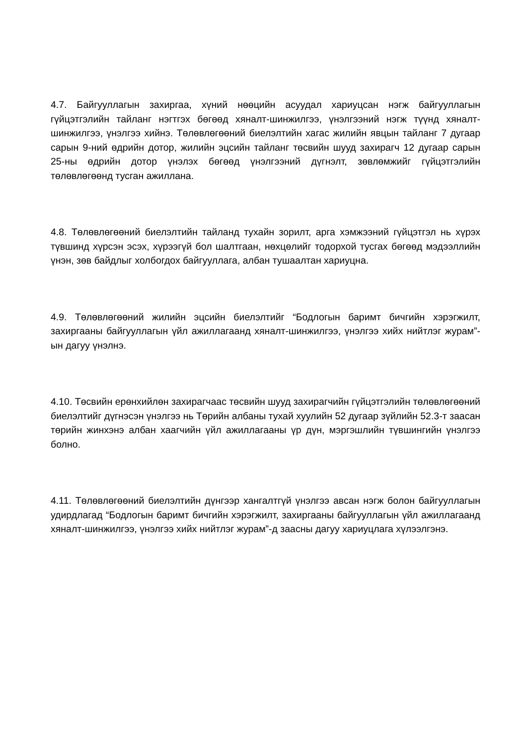4.7. Байгууллагын захиргаа, хүний нөөцийн асуудал хариуцсан нэгж байгууллагын гүйцэтгэлийн тайланг нэгтгэх бөгөөд хяналт-шинжилгээ, үнэлгээний нэгж түүнд хяналт-шинжилгээ, үнэлгээ хийнэ. Төлөвлөгөөний биелэлтийн хагас жилийн явцын тайланг 7 дугаар сарын 9-ний өдрийн дотор, жилийн эцсийн тайланг төсвийн шууд захирагч 12 дугаар сарын 25-ны өдрийн дотор үнэлэх бөгөөд үнэлгээний дүгнэлт, зөвлөмжийг гүйцэтгэлийн төлөвлөгөөнд тусган ажиллана.
4.8. Төлөвлөгөөний биелэлтийн тайланд тухайн зорилт, арга хэмжээний гүйцэтгэл нь хүрэх түвшинд хүрсэн эсэх, хүрээгүй бол шалтгаан, нөхцөлийг тодорхой тусгах бөгөөд мэдээллийн үнэн, зөв байдлыг холбогдох байгууллага, албан тушаалтан хариуцна.
4.9. Төлөвлөгөөний жилийн эцсийн биелэлтийг “Бодлогын баримт бичгийн хэрэгжилт, захиргааны байгууллагын үйл ажиллагаанд хяналт-шинжилгээ, үнэлгээ хийх нийтлэг журам”-ын дагуу үнэлнэ.
4.10. Төсвийн ерөнхийлөн захирагчаас төсвийн шууд захирагчийн гүйцэтгэлийн төлөвлөгөөний биелэлтийг дүгнэсэн үнэлгээ нь Төрийн албаны тухай хуулийн 52 дугаар зүйлийн 52.3-т заасан төрийн жинхэнэ албан хаагчийн үйл ажиллагааны үр дүн, мэргэшлийн түвшингийн үнэлгээ болно.
4.11. Төлөвлөгөөний биелэлтийн дүнгээр хангалтгүй үнэлгээ авсан нэгж болон байгууллагын удирдлагад “Бодлогын баримт бичгийн хэрэгжилт, захиргааны байгууллагын үйл ажиллагаанд хяналт-шинжилгээ, үнэлгээ хийх нийтлэг журам”-д заасны дагуу хариуцлага хүлээлгэнэ.